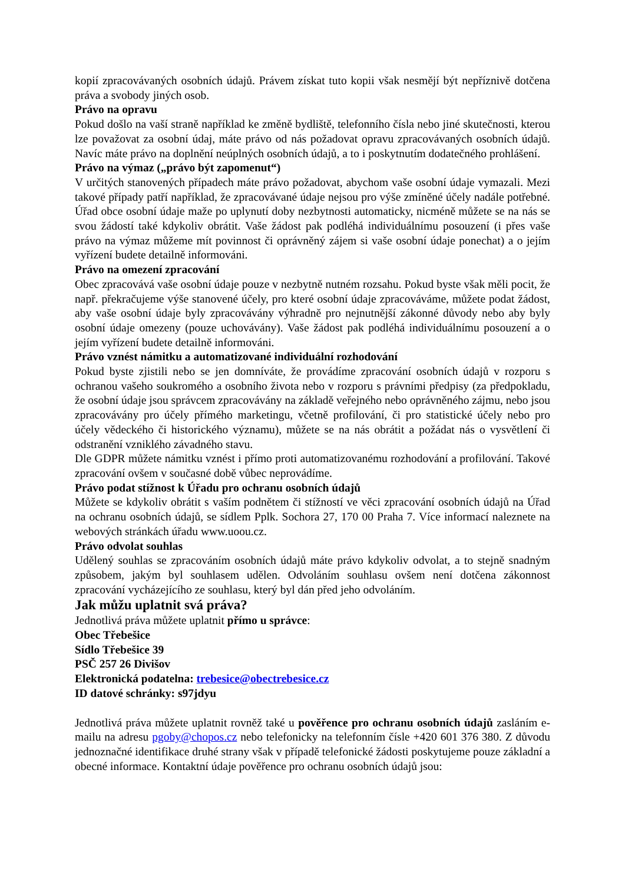kopií zpracovávaných osobních údajů. Právem získat tuto kopii však nesmějí být nepříznivě dotčena práva a svobody jiných osob.
Právo na opravu
Pokud došlo na vaší straně například ke změně bydliště, telefonního čísla nebo jiné skutečnosti, kterou lze považovat za osobní údaj, máte právo od nás požadovat opravu zpracovávaných osobních údajů. Navíc máte právo na doplnění neúplných osobních údajů, a to i poskytnutím dodatečného prohlášení.
Právo na výmaz („právo být zapomenut“)
V určitých stanovených případech máte právo požadovat, abychom vaše osobní údaje vymazali. Mezi takové případy patří například, že zpracovávané údaje nejsou pro výše zmíněné účely nadále potřebné. Úřad obce osobní údaje maže po uplynutí doby nezbytnosti automaticky, nicméně můžete se na nás se svou žádostí také kdykoliv obrátit. Vaše žádost pak podléhá individuálnímu posouzení (i přes vaše právo na výmaz můžeme mít povinnost či oprávněný zájem si vaše osobní údaje ponechat) a o jejím vyřízení budete detailně informováni.
Právo na omezení zpracování
Obec zpracovává vaše osobní údaje pouze v nezbytně nutném rozsahu. Pokud byste však měli pocit, že např. překračujeme výše stanovené účely, pro které osobní údaje zpracováváme, můžete podat žádost, aby vaše osobní údaje byly zpracovávány výhradně pro nejnutnější zákonné důvody nebo aby byly osobní údaje omezeny (pouze uchovávány). Vaše žádost pak podléhá individuálnímu posouzení a o jejím vyřízení budete detailně informováni.
Právo vznést námitku a automatizované individuální rozhodování
Pokud byste zjistili nebo se jen domníváte, že provádíme zpracování osobních údajů v rozporu s ochranou vašeho soukromého a osobního života nebo v rozporu s právními předpisy (za předpokladu, že osobní údaje jsou správcem zpracovávány na základě veřejného nebo oprávněného zájmu, nebo jsou zpracovávány pro účely přímého marketingu, včetně profilování, či pro statistické účely nebo pro účely vědeckého či historického významu), můžete se na nás obrátit a požádat nás o vysvětlení či odstranění vzniklého závadného stavu.
Dle GDPR můžete námitku vznést i přímo proti automatizovanému rozhodování a profilování. Takové zpracování ovšem v současné době vůbec neprovádíme.
Právo podat stížnost k Úřadu pro ochranu osobních údajů
Můžete se kdykoliv obrátit s vaším podnětem či stížností ve věci zpracování osobních údajů na Úřad na ochranu osobních údajů, se sídlem Pplk. Sochora 27, 170 00 Praha 7. Více informací naleznete na webových stránkách úřadu www.uoou.cz.
Právo odvolat souhlas
Udělený souhlas se zpracováním osobních údajů máte právo kdykoliv odvolat, a to stejně snadným způsobem, jakým byl souhlasem udělen. Odvoláním souhlasu ovšem není dotčena zákonnost zpracování vycházejícího ze souhlasu, který byl dán před jeho odvoláním.
Jak můžu uplatnit svá práva?
Jednotlivá práva můžete uplatnit přímo u správce:
Obec Třebešice
Sídlo Třebešice 39
PSČ 257 26 Divišov
Elektronická podatelna: trebesice@obectrebesice.cz
ID datové schránky: s97jdyu
Jednotlivá práva můžete uplatnit rovněž také u pověřence pro ochranu osobních údajů zasláním e-mailu na adresu pgoby@chopos.cz nebo telefonicky na telefonním čísle +420 601 376 380. Z důvodu jednoznačné identifikace druhé strany však v případě telefonické žádosti poskytujeme pouze základní a obecné informace. Kontaktní údaje pověřence pro ochranu osobních údajů jsou: